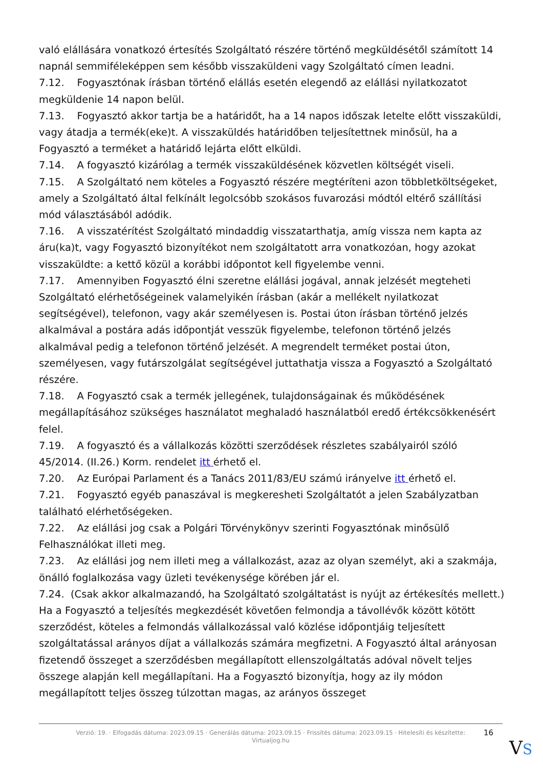való elállására vonatkozó értesítés Szolgáltató részére történő megküldésétől számított 14 napnál semmiféleképpen sem később visszaküldeni vagy Szolgáltató címen leadni.
7.12. Fogyasztónak írásban történő elállás esetén elegendő az elállási nyilatkozatot megküldenie 14 napon belül.
7.13. Fogyasztó akkor tartja be a határidőt, ha a 14 napos időszak letelte előtt visszaküldi, vagy átadja a termék(eke)t. A visszaküldés határidőben teljesítettnek minősül, ha a Fogyasztó a terméket a határidő lejárta előtt elküldi.
7.14. A fogyasztó kizárólag a termék visszaküldésének közvetlen költségét viseli.
7.15. A Szolgáltató nem köteles a Fogyasztó részére megtéríteni azon többletköltségeket, amely a Szolgáltató által felkínált legolcsóbb szokásos fuvarozási módtól eltérő szállítási mód választásából adódik.
7.16. A visszatérítést Szolgáltató mindaddig visszatarthatja, amíg vissza nem kapta az áru(ka)t, vagy Fogyasztó bizonyítékot nem szolgáltatott arra vonatkozóan, hogy azokat visszaküldte: a kettő közül a korábbi időpontot kell figyelembe venni.
7.17. Amennyiben Fogyasztó élni szeretne elállási jogával, annak jelzését megteheti Szolgáltató elérhetőségeinek valamelyikén írásban (akár a mellékelt nyilatkozat segítségével), telefonon, vagy akár személyesen is. Postai úton írásban történő jelzés alkalmával a postára adás időpontját vesszük figyelembe, telefonon történő jelzés alkalmával pedig a telefonon történő jelzését. A megrendelt terméket postai úton, személyesen, vagy futárszolgálat segítségével juttathatja vissza a Fogyasztó a Szolgáltató részére.
7.18. A Fogyasztó csak a termék jellegének, tulajdonságainak és működésének megállapításához szükséges használatot meghaladó használatból eredő értékcsökkenésért felel.
7.19. A fogyasztó és a vállalkozás közötti szerződések részletes szabályairól szóló 45/2014. (II.26.) Korm. rendelet itt érhető el.
7.20. Az Európai Parlament és a Tanács 2011/83/EU számú irányelve itt érhető el.
7.21. Fogyasztó egyéb panaszával is megkeresheti Szolgáltatót a jelen Szabályzatban található elérhetőségeken.
7.22. Az elállási jog csak a Polgári Törvénykönyv szerinti Fogyasztónak minősülő Felhasználókat illeti meg.
7.23. Az elállási jog nem illeti meg a vállalkozást, azaz az olyan személyt, aki a szakmája, önálló foglalkozása vagy üzleti tevékenysége körében jár el.
7.24. (Csak akkor alkalmazandó, ha Szolgáltató szolgáltatást is nyújt az értékesítés mellett.) Ha a Fogyasztó a teljesítés megkezdését követően felmondja a távollévők között kötött szerződést, köteles a felmondás vállalkozással való közlése időpontjáig teljesített szolgáltatással arányos díjat a vállalkozás számára megfizetni. A Fogyasztó által arányosan fizetendő összeget a szerződésben megállapított ellenszolgáltatás adóval növelt teljes összege alapján kell megállapítani. Ha a Fogyasztó bizonyítja, hogy az ily módon megállapított teljes összeg túlzottan magas, az arányos összeget
Verzió: 19. · Elfogadás dátuma: 2023.09.15 · Generálás dátuma: 2023.09.15 · Frissítés dátuma: 2023.09.15 · Hitelesíti és készítette: Virtualjog.hu
16
VS